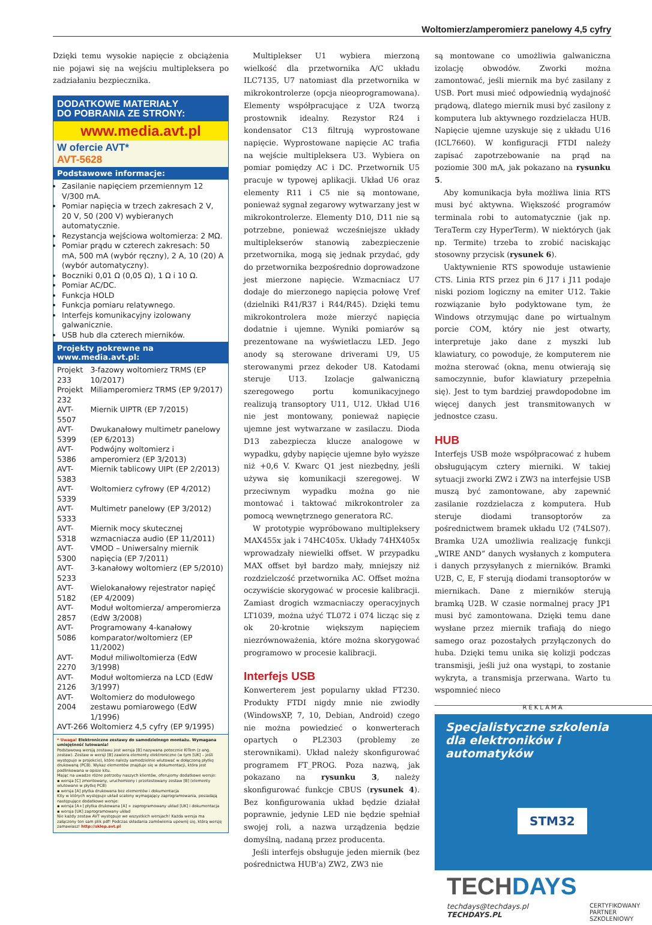Woltomierz/amperomierz panelowy 4,5 cyfry
Dzięki temu wysokie napięcie z obciążenia nie pojawi się na wejściu multipleksera po zadziałaniu bezpiecznika.
DODATKOWE MATERIAŁY
DO POBRANIA ZE STRONY:
www.media.avt.pl
W ofercie AVT*
AVT-5628
Podstawowe informacje:
Zasilanie napięciem przemiennym 12 V/300 mA.
Pomiar napięcia w trzech zakresach 2 V, 20 V, 50 (200 V) wybieranych automatycznie.
Rezystancja wejściowa woltomierza: 2 MΩ.
Pomiar prądu w czterech zakresach: 50 mA, 500 mA (wybór ręczny), 2 A, 10 (20) A (wybór automatyczny).
Boczniki 0,01 Ω (0,05 Ω), 1 Ω i 10 Ω.
Pomiar AC/DC.
Funkcja HOLD
Funkcja pomiaru relatywnego.
Interfejs komunikacyjny izolowany galwanicznie.
USB hub dla czterech mierników.
Projekty pokrewne na www.media.avt.pl:
| Projekt 233 | 3-fazowy woltomierz TRMS (EP 10/2017) |
| Projekt 232 | Miliamperomierz TRMS (EP 9/2017) |
| AVT-5507 | Miernik UIPTR (EP 7/2015) |
| AVT-5399 | Dwukanałowy multimetr panelowy (EP 6/2013) |
| AVT-5386 | Podwójny woltomierz i amperomierz (EP 3/2013) |
| AVT-5383 | Miernik tablicowy UIPt (EP 2/2013) |
| AVT-5339 | Woltomierz cyfrowy (EP 4/2012) |
| AVT-5333 | Multimetr panelowy (EP 3/2012) |
| AVT-5318 | Miernik mocy skutecznej wzmacniacza audio (EP 11/2011) |
| AVT-5300 | VMOD – Uniwersalny miernik napięcia (EP 7/2011) |
| AVT-5233 | 3-kanałowy woltomierz (EP 5/2010) |
| AVT-5182 | Wielokanałowy rejestrator napięć (EP 4/2009) |
| AVT-2857 | Moduł woltomierza/ amperomierza (EdW 3/2008) |
| AVT-5086 | Programowany 4-kanałowy komparator/woltomierz (EP 11/2002) |
| AVT-2270 | Moduł miliwoltomierza (EdW 3/1998) |
| AVT-2126 | Moduł woltomierza na LCD (EdW 3/1997) |
| AVT-2004 | Woltomierz do modułowego zestawu pomiarowego (EdW 1/1996) |
| AVT-266 | Woltomierz 4,5 cyfry (EP 9/1995) |
* Uwaga! Elektroniczne zestawy do samodzielnego montażu. Wymagana umiejętność lutowania!
Podstawową wersją zestawu jest wersja [B] nazywana potocznie KITem (z ang. zestaw). Zestaw w wersji [B] zawiera elementy elektroniczne (w tym [UK] – jeśli występuje w projekcie), które należy samodzielnie wlutować w dołączoną płytkę drukowaną (PCB). Wykaz elementów znajduje się w dokumentacji, która jest podlinkowana w opisie kitu.
Mając na uwadze różne potrzeby naszych klientów, oferujemy dodatkowe wersje:
▪ wersja [C] zmontowany, uruchomiony i przetestowany zestaw [B] (elementy wlutowane w płytkę PCB)
▪ wersja [A] płytka drukowana bez elementów i dokumentacja
Kity w których występuje układ scalony wymagający zaprogramowania, posiadają następujące dodatkowe wersje:
▪ wersja [A+] płytka drukowana [A] + zaprogramowany układ [UK] i dokumentacja
▪ wersja [UK] zaprogramowany układ
Nie każdy zestaw AVT występuje we wszystkich wersjach! Każda wersja ma załączony ten sam plik pdf! Podczas składania zamówienia upewnij się, którą wersję zamawiasz! http://sklep.avt.pl
Multiplekser U1 wybiera mierzoną wielkość dla przetwornika A/C układu ILC7135, U7 natomiast dla przetwornika w mikrokontrolerze (opcja nieoprogramowana). Elementy współpracujące z U2A tworzą prostownik idealny. Rezystor R24 i kondensator C13 filtrują wyprostowane napięcie. Wyprostowane napięcie AC trafia na wejście multipleksera U3. Wybiera on pomiar pomiędzy AC i DC. Przetwornik U5 pracuje w typowej aplikacji. Układ U6 oraz elementy R11 i C5 nie są montowane, ponieważ sygnał zegarowy wytwarzany jest w mikrokontrolerze. Elementy D10, D11 nie są potrzebne, ponieważ wcześniejsze układy multiplekserów stanowią zabezpieczenie przetwornika, mogą się jednak przydać, gdy do przetwornika bezpośrednio doprowadzone jest mierzone napięcie. Wzmacniacz U7 dodaje do mierzonego napięcia połowę Vref (dzielniki R41/R37 i R44/R45). Dzięki temu mikrokontrolera może mierzyć napięcia dodatnie i ujemne. Wyniki pomiarów są prezentowane na wyświetlaczu LED. Jego anody są sterowane driverami U9, U5 sterowanymi przez dekoder U8. Katodami steruje U13. Izolacje galwaniczną szeregowego portu komunikacyjnego realizują transoptory U11, U12. Układ U16 nie jest montowany, ponieważ napięcie ujemne jest wytwarzane w zasilaczu. Dioda D13 zabezpiecza klucze analogowe w wypadku, gdyby napięcie ujemne było wyższe niż +0,6 V. Kwarc Q1 jest niezbędny, jeśli używa się komunikacji szeregowej. W przeciwnym wypadku można go nie montować i taktować mikrokontroler za pomocą wewnętrznego generatora RC.
W prototypie wypróbowano multipleksery MAX455x jak i 74HC405x. Układy 74HX405x wprowadzały niewielki offset. W przypadku MAX offset był bardzo mały, mniejszy niż rozdzielczość przetwornika AC. Offset można oczywiście skorygować w procesie kalibracji. Zamiast drogich wzmacniaczy operacyjnych LT1039, można użyć TL072 i 074 licząc się z ok 20-krotnie większym napięciem niezrównoważenia, które można skorygować programowo w procesie kalibracji.
Interfejs USB
Konwerterem jest popularny układ FT230. Produkty FTDI nigdy mnie nie zwiodły (WindowsXP, 7, 10, Debian, Android) czego nie można powiedzieć o konwerterach opartych o PL2303 (problemy ze sterownikami). Układ należy skonfigurować programem FT_PROG. Poza nazwą, jak pokazano na rysunku 3, należy skonfigurować funkcje CBUS (rysunek 4). Bez konfigurowania układ będzie działał poprawnie, jedynie LED nie będzie spełniał swojej roli, a nazwa urządzenia będzie domyślną, nadaną przez producenta.
Jeśli interfejs obsługuje jeden miernik (bez pośrednictwa HUB'a) ZW2, ZW3 nie
są montowane co umożliwia galwaniczna izolację obwodów. Zworki można zamontować, jeśli miernik ma być zasilany z USB. Port musi mieć odpowiednią wydajność prądową, dlatego miernik musi być zasilony z komputera lub aktywnego rozdzielacza HUB. Napięcie ujemne uzyskuje się z układu U16 (ICL7660). W konfiguracji FTDI należy zapisać zapotrzebowanie na prąd na poziomie 300 mA, jak pokazano na rysunku 5.
Aby komunikacja była możliwa linia RTS musi być aktywna. Większość programów terminala robi to automatycznie (jak np. TeraTerm czy HyperTerm). W niektórych (jak np. Termite) trzeba to zrobić naciskając stosowny przycisk (rysunek 6).
Uaktywnienie RTS spowoduje ustawienie CTS. Linia RTS przez pin 6 J17 i J11 podaje niski poziom logiczny na emiter U12. Takie rozwiązanie było podyktowane tym, że Windows otrzymując dane po wirtualnym porcie COM, który nie jest otwarty, interpretuje jako dane z myszki lub klawiatury, co powoduje, że komputerem nie można sterować (okna, menu otwierają się samoczynnie, bufor klawiatury przepełnia się). Jest to tym bardziej prawdopodobne im więcej danych jest transmitowanych w jednostce czasu.
HUB
Interfejs USB może współpracować z hubem obsługującym cztery mierniki. W takiej sytuacji zworki ZW2 i ZW3 na interfejsie USB muszą być zamontowane, aby zapewnić zasilanie rozdzielacza z komputera. Hub steruje diodami transoptorów za pośrednictwem bramek układu U2 (74LS07). Bramka U2A umożliwia realizację funkcji „WIRE AND” danych wysłanych z komputera i danych przysyłanych z mierników. Bramki U2B, C, E, F sterują diodami transoptorów w miernikach. Dane z mierników sterują bramką U2B. W czasie normalnej pracy JP1 musi być zamontowana. Dzięki temu dane wysłane przez miernik trafiają do niego samego oraz pozostałych przyłączonych do huba. Dzięki temu unika się kolizji podczas transmisji, jeśli już ona wystąpi, to zostanie wykryta, a transmisja przerwana. Warto tu wspomnieć nieco
REKLAMA
Specjalistyczne szkolenia
dla elektroników i automatyków
STM32
TECHDAYS
techdays@techdays.pl
TECHDAYS.PL
CERTYFIKOWANY
PARTNER
SZKOLENIOWY